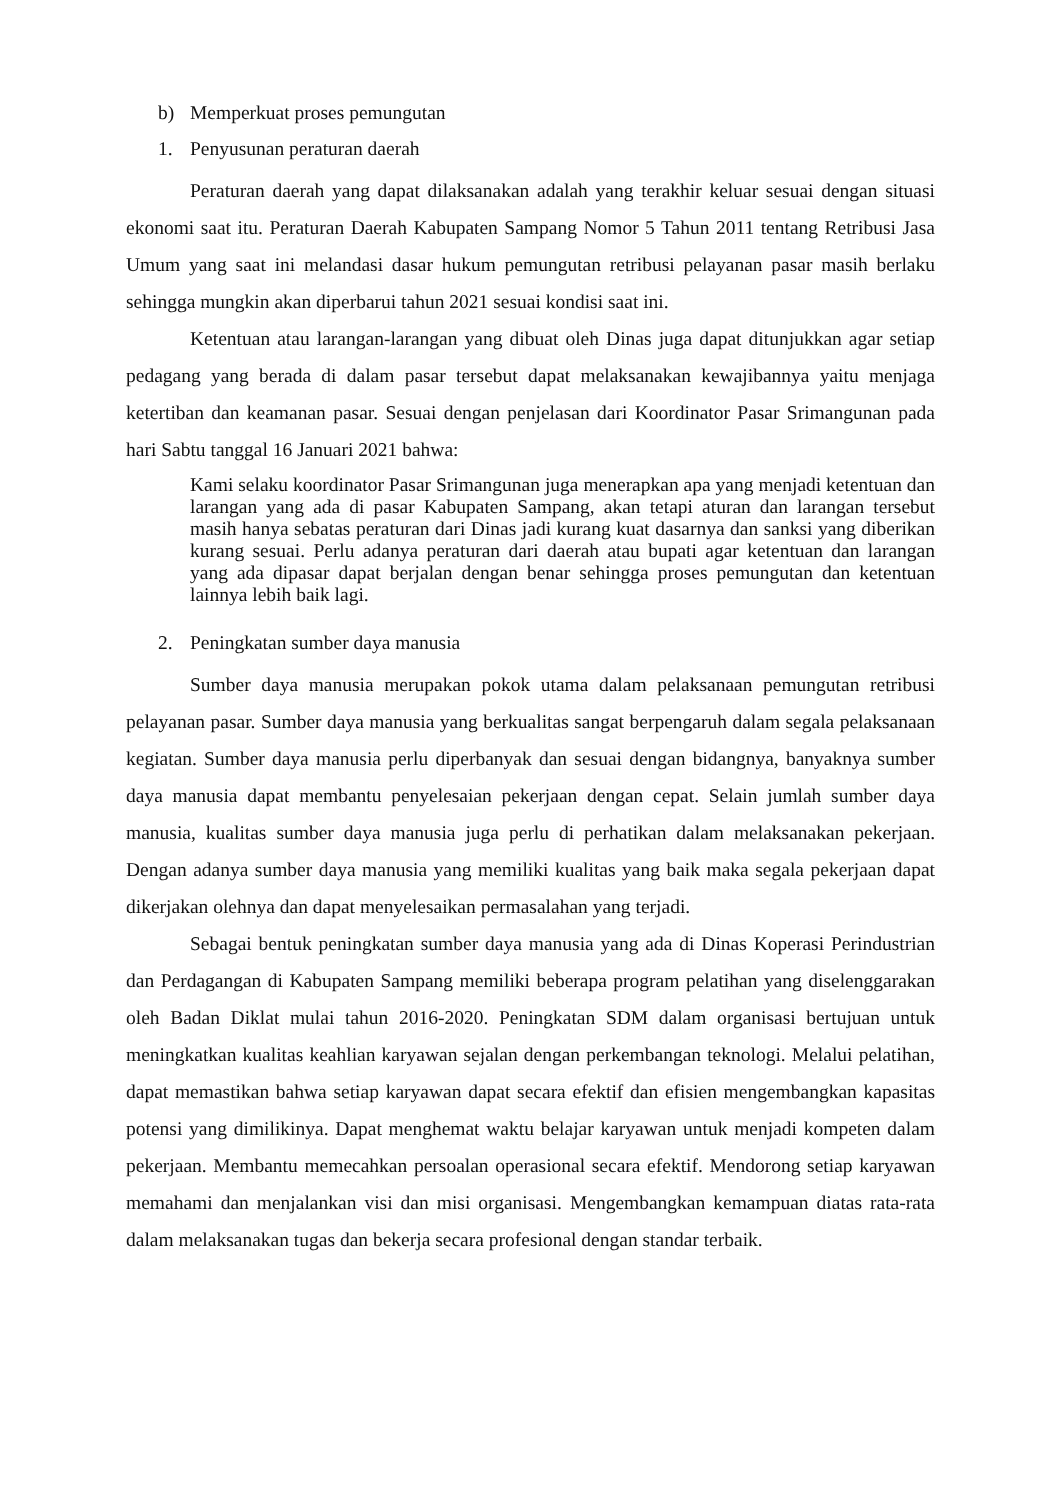b) Memperkuat proses pemungutan
1. Penyusunan peraturan daerah
Peraturan daerah yang dapat dilaksanakan adalah yang terakhir keluar sesuai dengan situasi ekonomi saat itu. Peraturan Daerah Kabupaten Sampang Nomor 5 Tahun 2011 tentang Retribusi Jasa Umum yang saat ini melandasi dasar hukum pemungutan retribusi pelayanan pasar masih berlaku sehingga mungkin akan diperbarui tahun 2021 sesuai kondisi saat ini.
Ketentuan atau larangan-larangan yang dibuat oleh Dinas juga dapat ditunjukkan agar setiap pedagang yang berada di dalam pasar tersebut dapat melaksanakan kewajibannya yaitu menjaga ketertiban dan keamanan pasar. Sesuai dengan penjelasan dari Koordinator Pasar Srimangunan pada hari Sabtu tanggal 16 Januari 2021 bahwa:
Kami selaku koordinator Pasar Srimangunan juga menerapkan apa yang menjadi ketentuan dan larangan yang ada di pasar Kabupaten Sampang, akan tetapi aturan dan larangan tersebut masih hanya sebatas peraturan dari Dinas jadi kurang kuat dasarnya dan sanksi yang diberikan kurang sesuai. Perlu adanya peraturan dari daerah atau bupati agar ketentuan dan larangan yang ada dipasar dapat berjalan dengan benar sehingga proses pemungutan dan ketentuan lainnya lebih baik lagi.
2. Peningkatan sumber daya manusia
Sumber daya manusia merupakan pokok utama dalam pelaksanaan pemungutan retribusi pelayanan pasar. Sumber daya manusia yang berkualitas sangat berpengaruh dalam segala pelaksanaan kegiatan. Sumber daya manusia perlu diperbanyak dan sesuai dengan bidangnya, banyaknya sumber daya manusia dapat membantu penyelesaian pekerjaan dengan cepat. Selain jumlah sumber daya manusia, kualitas sumber daya manusia juga perlu di perhatikan dalam melaksanakan pekerjaan. Dengan adanya sumber daya manusia yang memiliki kualitas yang baik maka segala pekerjaan dapat dikerjakan olehnya dan dapat menyelesaikan permasalahan yang terjadi.
Sebagai bentuk peningkatan sumber daya manusia yang ada di Dinas Koperasi Perindustrian dan Perdagangan di Kabupaten Sampang memiliki beberapa program pelatihan yang diselenggarakan oleh Badan Diklat mulai tahun 2016-2020. Peningkatan SDM dalam organisasi bertujuan untuk meningkatkan kualitas keahlian karyawan sejalan dengan perkembangan teknologi. Melalui pelatihan, dapat memastikan bahwa setiap karyawan dapat secara efektif dan efisien mengembangkan kapasitas potensi yang dimilikinya. Dapat menghemat waktu belajar karyawan untuk menjadi kompeten dalam pekerjaan. Membantu memecahkan persoalan operasional secara efektif. Mendorong setiap karyawan memahami dan menjalankan visi dan misi organisasi. Mengembangkan kemampuan diatas rata-rata dalam melaksanakan tugas dan bekerja secara profesional dengan standar terbaik.